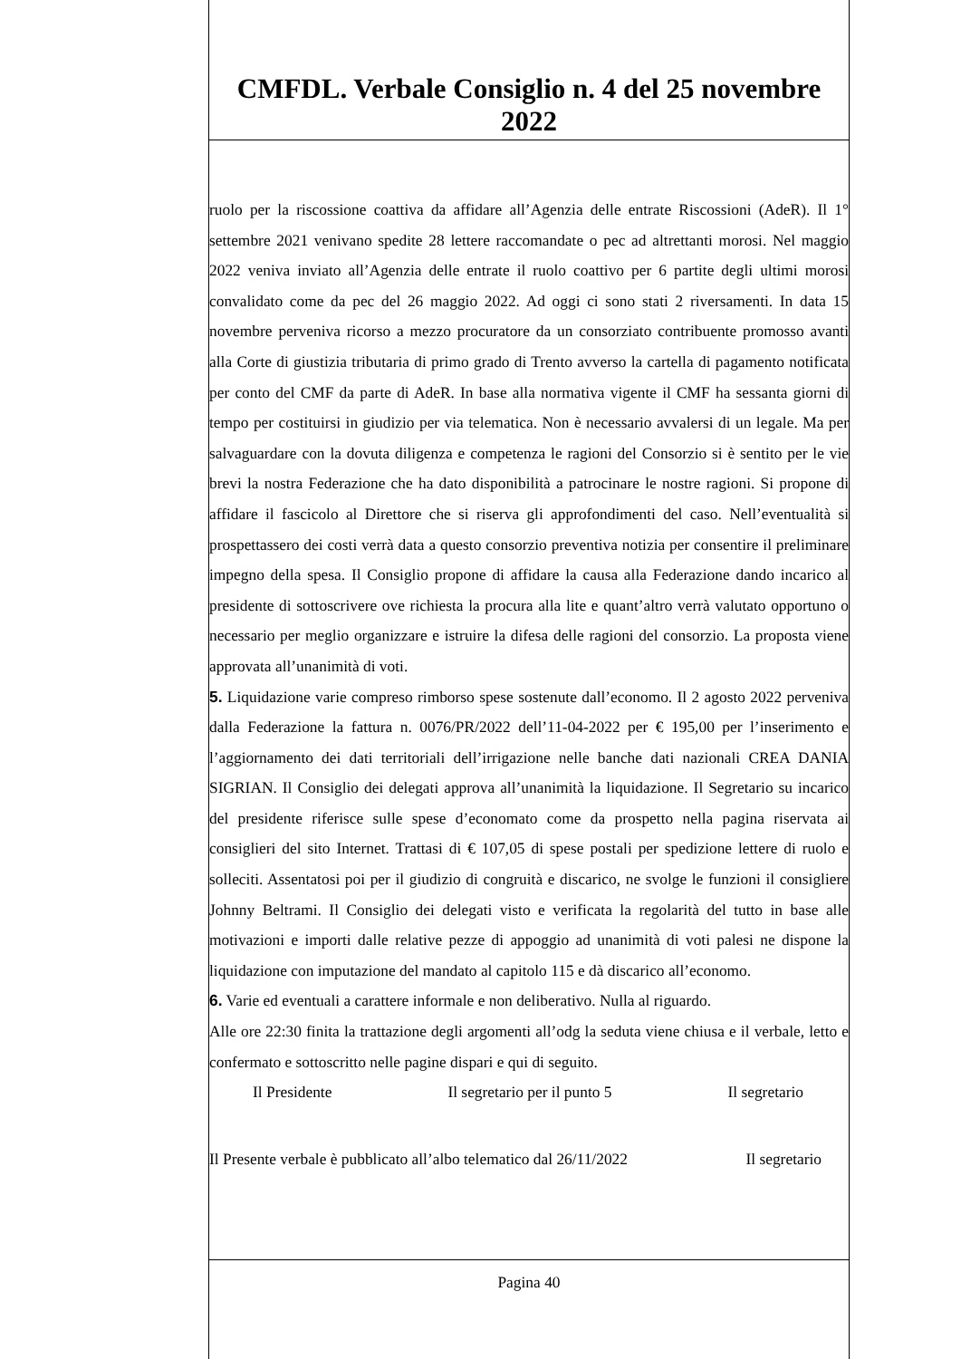CMFDL. Verbale Consiglio n. 4 del 25 novembre 2022
ruolo per la riscossione coattiva da affidare all’Agenzia delle entrate Riscossioni (AdeR). Il 1° settembre 2021 venivano spedite 28 lettere raccomandate o pec ad altrettanti morosi. Nel maggio 2022 veniva inviato all’Agenzia delle entrate il ruolo coattivo per 6 partite degli ultimi morosi convalidato come da pec del 26 maggio 2022. Ad oggi ci sono stati 2 riversamenti. In data 15 novembre perveniva ricorso a mezzo procuratore da un consorziato contribuente promosso avanti alla Corte di giustizia tributaria di primo grado di Trento avverso la cartella di pagamento notificata per conto del CMF da parte di AdeR. In base alla normativa vigente il CMF ha sessanta giorni di tempo per costituirsi in giudizio per via telematica. Non è necessario avvalersi di un legale. Ma per salvaguardare con la dovuta diligenza e competenza le ragioni del Consorzio si è sentito per le vie brevi la nostra Federazione che ha dato disponibilità a patrocinare le nostre ragioni. Si propone di affidare il fascicolo al Direttore che si riserva gli approfondimenti del caso. Nell’eventualità si prospettassero dei costi verrà data a questo consorzio preventiva notizia per consentire il preliminare impegno della spesa. Il Consiglio propone di affidare la causa alla Federazione dando incarico al presidente di sottoscrivere ove richiesta la procura alla lite e quant’altro verrà valutato opportuno o necessario per meglio organizzare e istruire la difesa delle ragioni del consorzio. La proposta viene approvata all’unanimità di voti.
5. Liquidazione varie compreso rimborso spese sostenute dall’economo. Il 2 agosto 2022 perveniva dalla Federazione la fattura n. 0076/PR/2022 dell’11-04-2022 per € 195,00 per l’inserimento e l’aggiornamento dei dati territoriali dell’irrigazione nelle banche dati nazionali CREA DANIA SIGRIAN. Il Consiglio dei delegati approva all’unanimità la liquidazione. Il Segretario su incarico del presidente riferisce sulle spese d’economato come da prospetto nella pagina riservata ai consiglieri del sito Internet. Trattasi di € 107,05 di spese postali per spedizione lettere di ruolo e solleciti. Assentatosi poi per il giudizio di congruità e discarico, ne svolge le funzioni il consigliere Johnny Beltrami. Il Consiglio dei delegati visto e verificata la regolarità del tutto in base alle motivazioni e importi dalle relative pezze di appoggio ad unanimità di voti palesi ne dispone la liquidazione con imputazione del mandato al capitolo 115 e dà discarico all’economo.
6. Varie ed eventuali a carattere informale e non deliberativo. Nulla al riguardo.
Alle ore 22:30 finita la trattazione degli argomenti all’odg la seduta viene chiusa e il verbale, letto e confermato e sottoscritto nelle pagine dispari e qui di seguito.
Il Presidente Il segretario per il punto 5 Il segretario
Il Presente verbale è pubblicato all’albo telematico dal 26/11/2022 Il segretario
Pagina 40